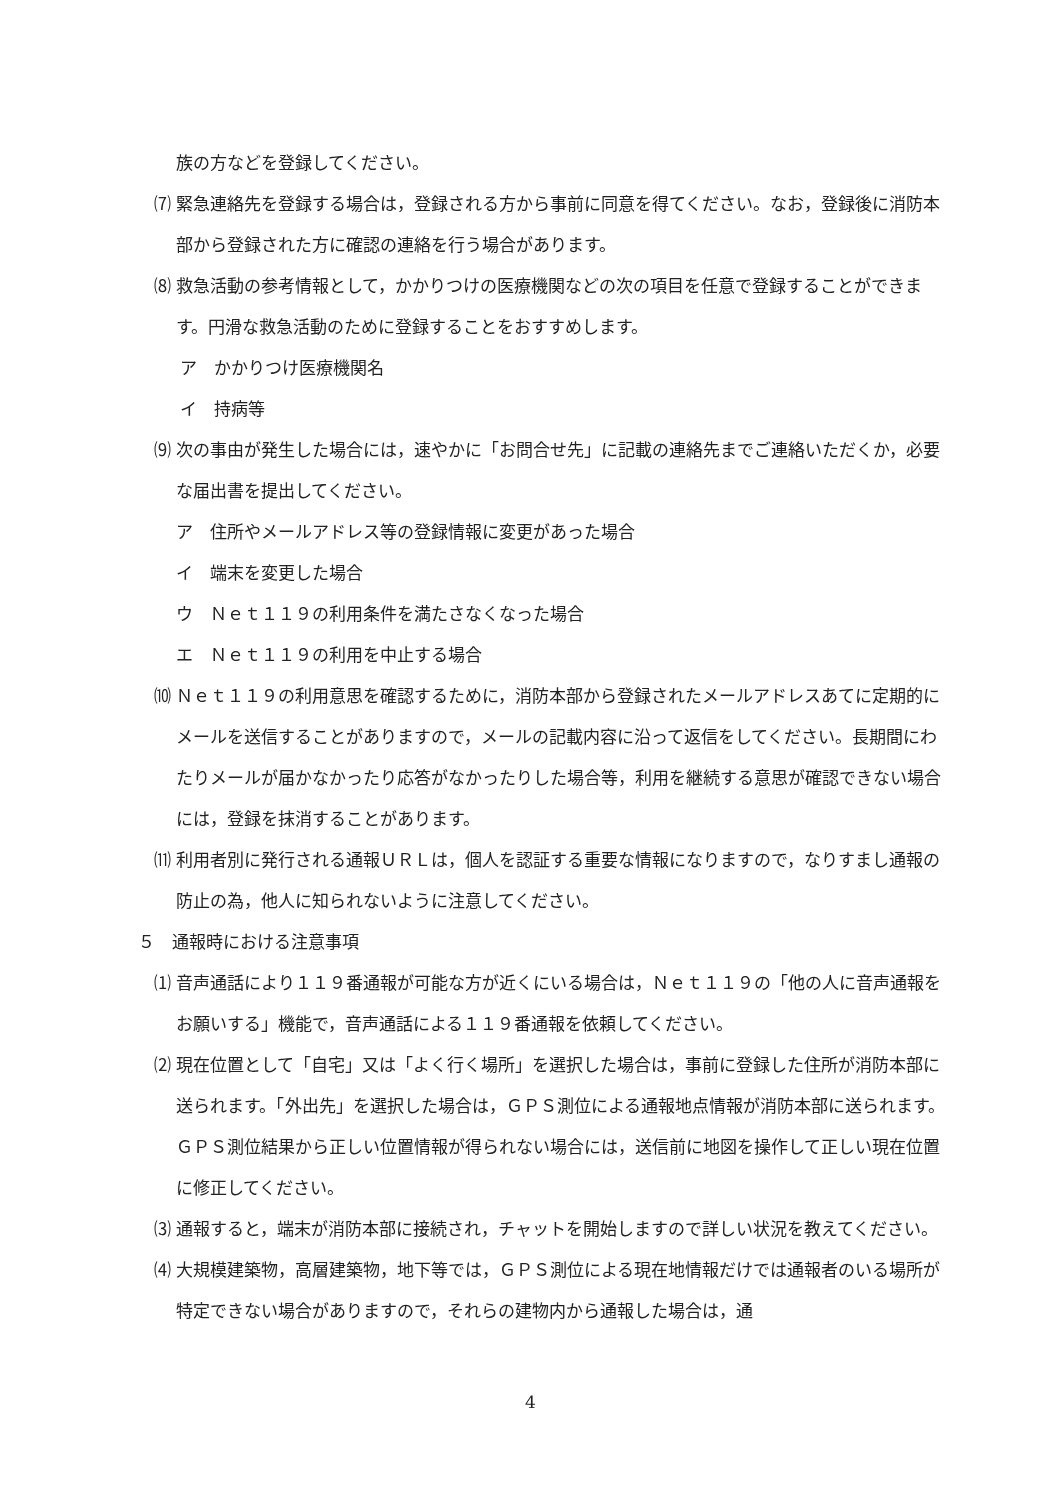族の方などを登録してください。
⑺ 緊急連絡先を登録する場合は，登録される方から事前に同意を得てください。なお，登録後に消防本部から登録された方に確認の連絡を行う場合があります。
⑻ 救急活動の参考情報として，かかりつけの医療機関などの次の項目を任意で登録することができます。円滑な救急活動のために登録することをおすすめします。
ア　かかりつけ医療機関名
イ　持病等
⑼ 次の事由が発生した場合には，速やかに「お問合せ先」に記載の連絡先までご連絡いただくか，必要な届出書を提出してください。
ア　住所やメールアドレス等の登録情報に変更があった場合
イ　端末を変更した場合
ウ　Ｎｅｔ１１９の利用条件を満たさなくなった場合
エ　Ｎｅｔ１１９の利用を中止する場合
⑽ Ｎｅｔ１１９の利用意思を確認するために，消防本部から登録されたメールアドレスあてに定期的にメールを送信することがありますので，メールの記載内容に沿って返信をしてください。長期間にわたりメールが届かなかったり応答がなかったりした場合等，利用を継続する意思が確認できない場合には，登録を抹消することがあります。
⑾ 利用者別に発行される通報ＵＲＬは，個人を認証する重要な情報になりますので，なりすまし通報の防止の為，他人に知られないように注意してください。
５　通報時における注意事項
⑴ 音声通話により１１９番通報が可能な方が近くにいる場合は，Ｎｅｔ１１９の「他の人に音声通報をお願いする」機能で，音声通話による１１９番通報を依頼してください。
⑵ 現在位置として「自宅」又は「よく行く場所」を選択した場合は，事前に登録した住所が消防本部に送られます。「外出先」を選択した場合は，ＧＰＳ測位による通報地点情報が消防本部に送られます。ＧＰＳ測位結果から正しい位置情報が得られない場合には，送信前に地図を操作して正しい現在位置に修正してください。
⑶ 通報すると，端末が消防本部に接続され，チャットを開始しますので詳しい状況を教えてください。
⑷ 大規模建築物，高層建築物，地下等では，ＧＰＳ測位による現在地情報だけでは通報者のいる場所が特定できない場合がありますので，それらの建物内から通報した場合は，通
4